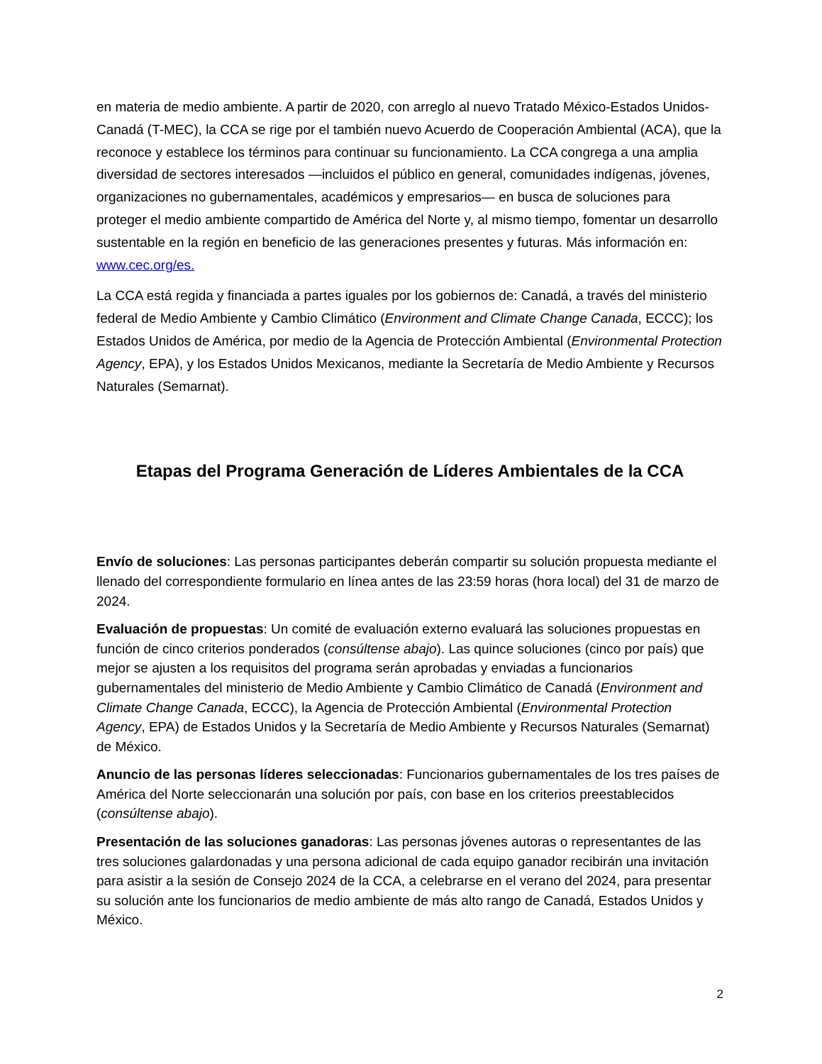en materia de medio ambiente. A partir de 2020, con arreglo al nuevo Tratado México-Estados Unidos-Canadá (T-MEC), la CCA se rige por el también nuevo Acuerdo de Cooperación Ambiental (ACA), que la reconoce y establece los términos para continuar su funcionamiento. La CCA congrega a una amplia diversidad de sectores interesados —incluidos el público en general, comunidades indígenas, jóvenes, organizaciones no gubernamentales, académicos y empresarios— en busca de soluciones para proteger el medio ambiente compartido de América del Norte y, al mismo tiempo, fomentar un desarrollo sustentable en la región en beneficio de las generaciones presentes y futuras. Más información en: www.cec.org/es.
La CCA está regida y financiada a partes iguales por los gobiernos de: Canadá, a través del ministerio federal de Medio Ambiente y Cambio Climático (Environment and Climate Change Canada, ECCC); los Estados Unidos de América, por medio de la Agencia de Protección Ambiental (Environmental Protection Agency, EPA), y los Estados Unidos Mexicanos, mediante la Secretaría de Medio Ambiente y Recursos Naturales (Semarnat).
Etapas del Programa Generación de Líderes Ambientales de la CCA
Envío de soluciones: Las personas participantes deberán compartir su solución propuesta mediante el llenado del correspondiente formulario en línea antes de las 23:59 horas (hora local) del 31 de marzo de 2024.
Evaluación de propuestas: Un comité de evaluación externo evaluará las soluciones propuestas en función de cinco criterios ponderados (consúltense abajo). Las quince soluciones (cinco por país) que mejor se ajusten a los requisitos del programa serán aprobadas y enviadas a funcionarios gubernamentales del ministerio de Medio Ambiente y Cambio Climático de Canadá (Environment and Climate Change Canada, ECCC), la Agencia de Protección Ambiental (Environmental Protection Agency, EPA) de Estados Unidos y la Secretaría de Medio Ambiente y Recursos Naturales (Semarnat) de México.
Anuncio de las personas líderes seleccionadas: Funcionarios gubernamentales de los tres países de América del Norte seleccionarán una solución por país, con base en los criterios preestablecidos (consúltense abajo).
Presentación de las soluciones ganadoras: Las personas jóvenes autoras o representantes de las tres soluciones galardonadas y una persona adicional de cada equipo ganador recibirán una invitación para asistir a la sesión de Consejo 2024 de la CCA, a celebrarse en el verano del 2024, para presentar su solución ante los funcionarios de medio ambiente de más alto rango de Canadá, Estados Unidos y México.
2